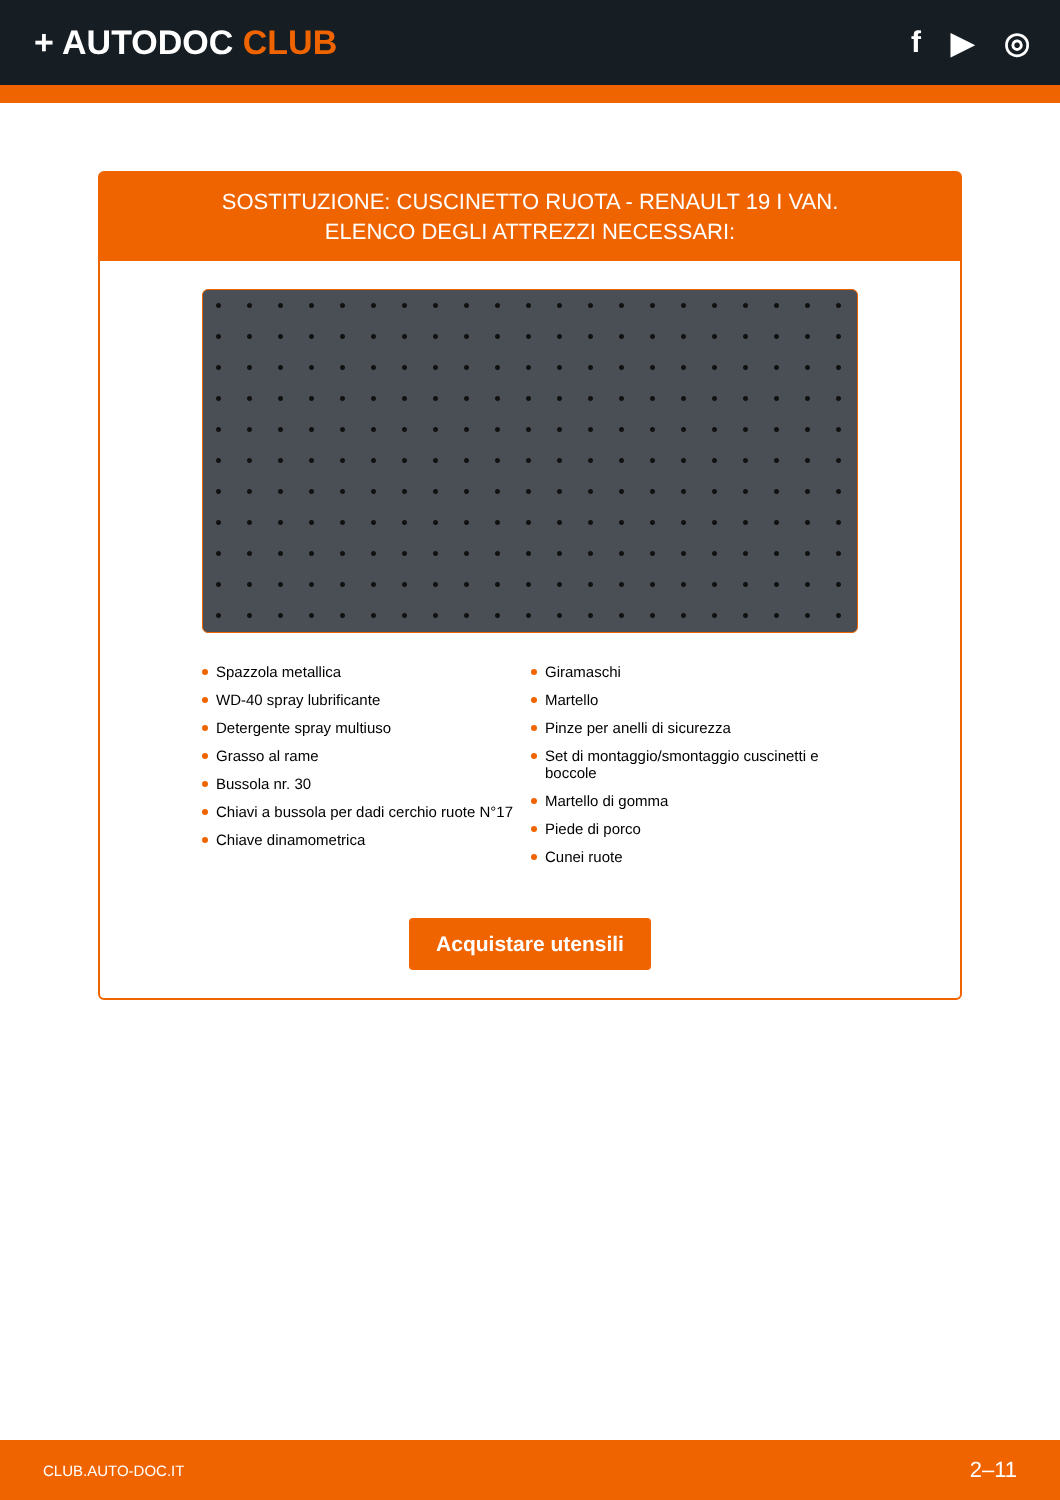+ AUTODOC CLUB f ▶ ◎
SOSTITUZIONE: CUSCINETTO RUOTA - RENAULT 19 I VAN. ELENCO DEGLI ATTREZZI NECESSARI:
Spazzola metallica
WD-40 spray lubrificante
Detergente spray multiuso
Grasso al rame
Bussola nr. 30
Chiavi a bussola per dadi cerchio ruote N°17
Chiave dinamometrica
Giramaschi
Martello
Pinze per anelli di sicurezza
Set di montaggio/smontaggio cuscinetti e boccole
Martello di gomma
Piede di porco
Cunei ruote
Acquistare utensili
CLUB.AUTO-DOC.IT 2–11